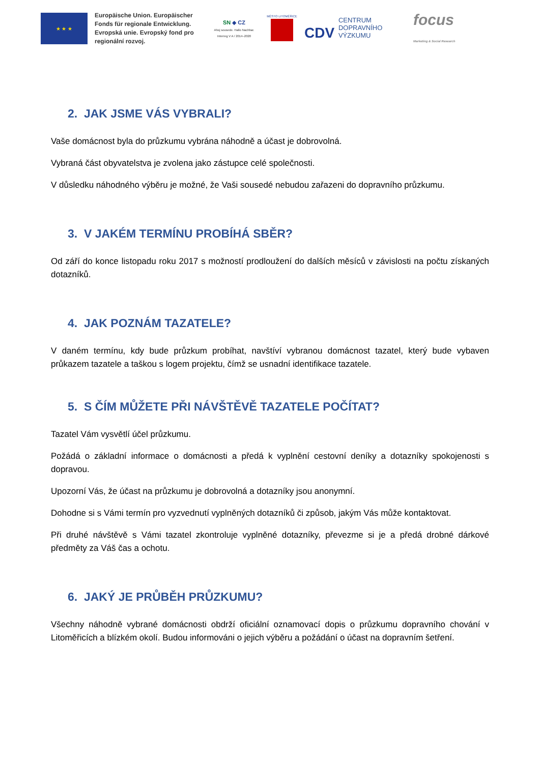★ ★ ★
Europäische Union. Europäischer Fonds für regionale Entwicklung. Evropská unie. Evropský fond pro regionální rozvoj.
SN ◆ CZ
Ahoj sousede. Hallo Nachbar. Interreg V A / 2014–2020
MĚSTO LITOMĚŘICE
CDV CENTRUM
DOPRAVNÍHO
VÝZKUMU
focus
Marketing & Social Research
2. JAK JSME VÁS VYBRALI?
Vaše domácnost byla do průzkumu vybrána náhodně a účast je dobrovolná.
Vybraná část obyvatelstva je zvolena jako zástupce celé společnosti.
V důsledku náhodného výběru je možné, že Vaši sousedé nebudou zařazeni do dopravního průzkumu.
3. V JAKÉM TERMÍNU PROBÍHÁ SBĚR?
Od září do konce listopadu roku 2017 s možností prodloužení do dalších měsíců v závislosti na počtu získaných dotazníků.
4. JAK POZNÁM TAZATELE?
V daném termínu, kdy bude průzkum probíhat, navštíví vybranou domácnost tazatel, který bude vybaven průkazem tazatele a taškou s logem projektu, čímž se usnadní identifikace tazatele.
5. S ČÍM MŮŽETE PŘI NÁVŠTĚVĚ TAZATELE POČÍTAT?
Tazatel Vám vysvětlí účel průzkumu.
Požádá o základní informace o domácnosti a předá k vyplnění cestovní deníky a dotazníky spokojenosti s dopravou.
Upozorní Vás, že účast na průzkumu je dobrovolná a dotazníky jsou anonymní.
Dohodne si s Vámi termín pro vyzvednutí vyplněných dotazníků či způsob, jakým Vás může kontaktovat.
Při druhé návštěvě s Vámi tazatel zkontroluje vyplněné dotazníky, převezme si je a předá drobné dárkové předměty za Váš čas a ochotu.
6. JAKÝ JE PRŮBĚH PRŮZKUMU?
Všechny náhodně vybrané domácnosti obdrží oficiální oznamovací dopis o průzkumu dopravního chování v Litoměřicích a blízkém okolí. Budou informováni o jejich výběru a požádání o účast na dopravním šetření.